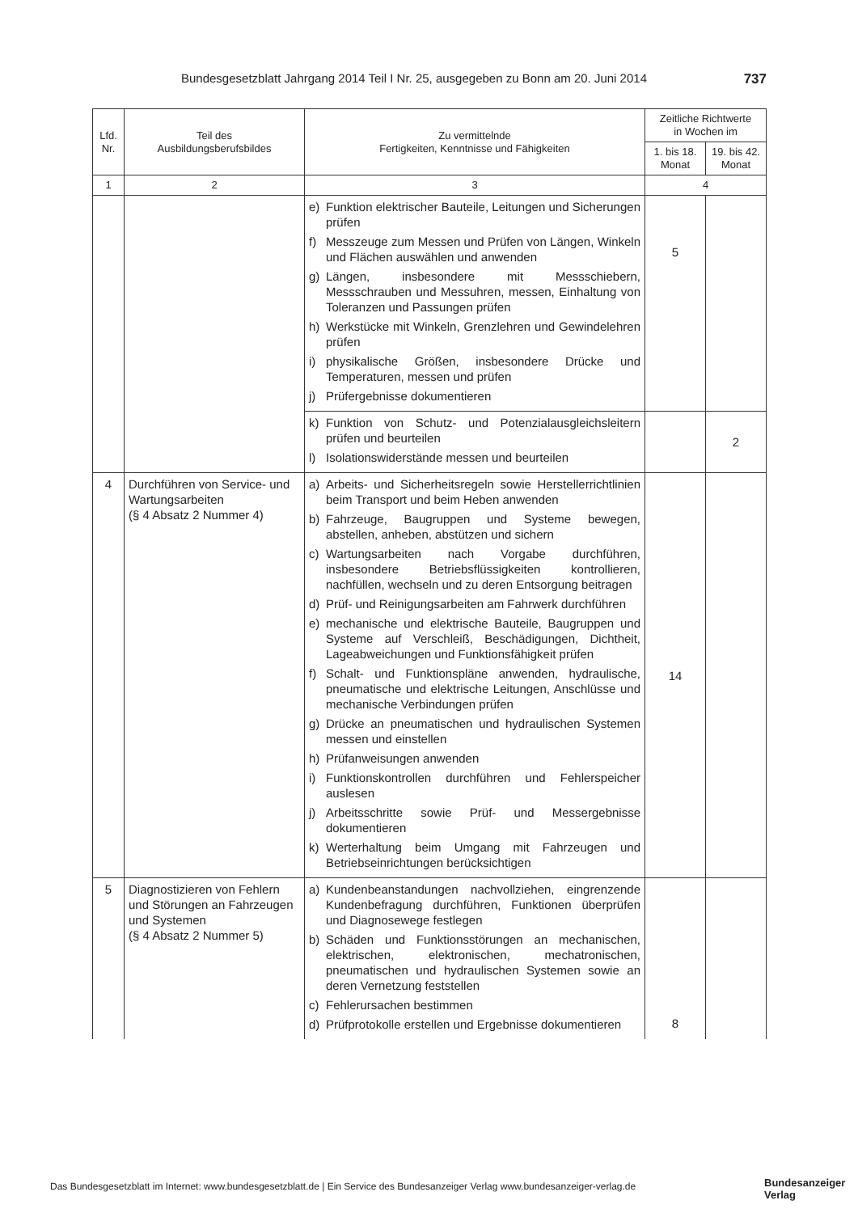Bundesgesetzblatt Jahrgang 2014 Teil I Nr. 25, ausgegeben zu Bonn am 20. Juni 2014 737
| Lfd. Nr. | Teil des Ausbildungsberufsbildes | Zu vermittelnde Fertigkeiten, Kenntnisse und Fähigkeiten | Zeitliche Richtwerte in Wochen im | |
| --- | --- | --- | --- | --- |
| | | | 1. bis 18. Monat | 19. bis 42. Monat |
| 1 | 2 | 3 | 4 | |
| | | e) Funktion elektrischer Bauteile, Leitungen und Sicherungen prüfen f) Messzeuge zum Messen und Prüfen von Längen, Winkeln und Flächen auswählen und anwenden g) Längen, insbesondere mit Messschiebern, Messschrauben und Messuhren, messen, Einhaltung von Toleranzen und Passungen prüfen h) Werkstücke mit Winkeln, Grenzlehren und Gewindelehren prüfen i) physikalische Größen, insbesondere Drücke und Temperaturen, messen und prüfen j) Prüfergebnisse dokumentieren | 5 | |
| | | k) Funktion von Schutz- und Potenzialausgleichsleitern prüfen und beurteilen l) Isolationswiderstände messen und beurteilen | | 2 |
| 4 | Durchführen von Service- und Wartungsarbeiten (§ 4 Absatz 2 Nummer 4) | a) Arbeits- und Sicherheitsregeln sowie Herstellerrichtlinien beim Transport und beim Heben anwenden b) Fahrzeuge, Baugruppen und Systeme bewegen, abstellen, anheben, abstützen und sichern c) Wartungsarbeiten nach Vorgabe durchführen, insbesondere Betriebsflüssigkeiten kontrollieren, nachfüllen, wechseln und zu deren Entsorgung beitragen d) Prüf- und Reinigungsarbeiten am Fahrwerk durchführen e) mechanische und elektrische Bauteile, Baugruppen und Systeme auf Verschleiß, Beschädigungen, Dichtheit, Lageabweichungen und Funktionsfähigkeit prüfen f) Schalt- und Funktionspläne anwenden, hydraulische, pneumatische und elektrische Leitungen, Anschlüsse und mechanische Verbindungen prüfen g) Drücke an pneumatischen und hydraulischen Systemen messen und einstellen h) Prüfanweisungen anwenden i) Funktionskontrollen durchführen und Fehlerspeicher auslesen j) Arbeitsschritte sowie Prüf- und Messergebnisse dokumentieren k) Werterhaltung beim Umgang mit Fahrzeugen und Betriebseinrichtungen berücksichtigen | 14 | |
| 5 | Diagnostizieren von Fehlern und Störungen an Fahrzeugen und Systemen (§ 4 Absatz 2 Nummer 5) | a) Kundenbeanstandungen nachvollziehen, eingrenzende Kundenbefragung durchführen, Funktionen überprüfen und Diagnosewege festlegen b) Schäden und Funktionsstörungen an mechanischen, elektrischen, elektronischen, mechatronischen, pneumatischen und hydraulischen Systemen sowie an deren Vernetzung feststellen c) Fehlerursachen bestimmen d) Prüfprotokolle erstellen und Ergebnisse dokumentieren | 8 | |
Das Bundesgesetzblatt im Internet: www.bundesgesetzblatt.de | Ein Service des Bundesanzeiger Verlag www.bundesanzeiger-verlag.de
Bundesanzeiger
Verlag